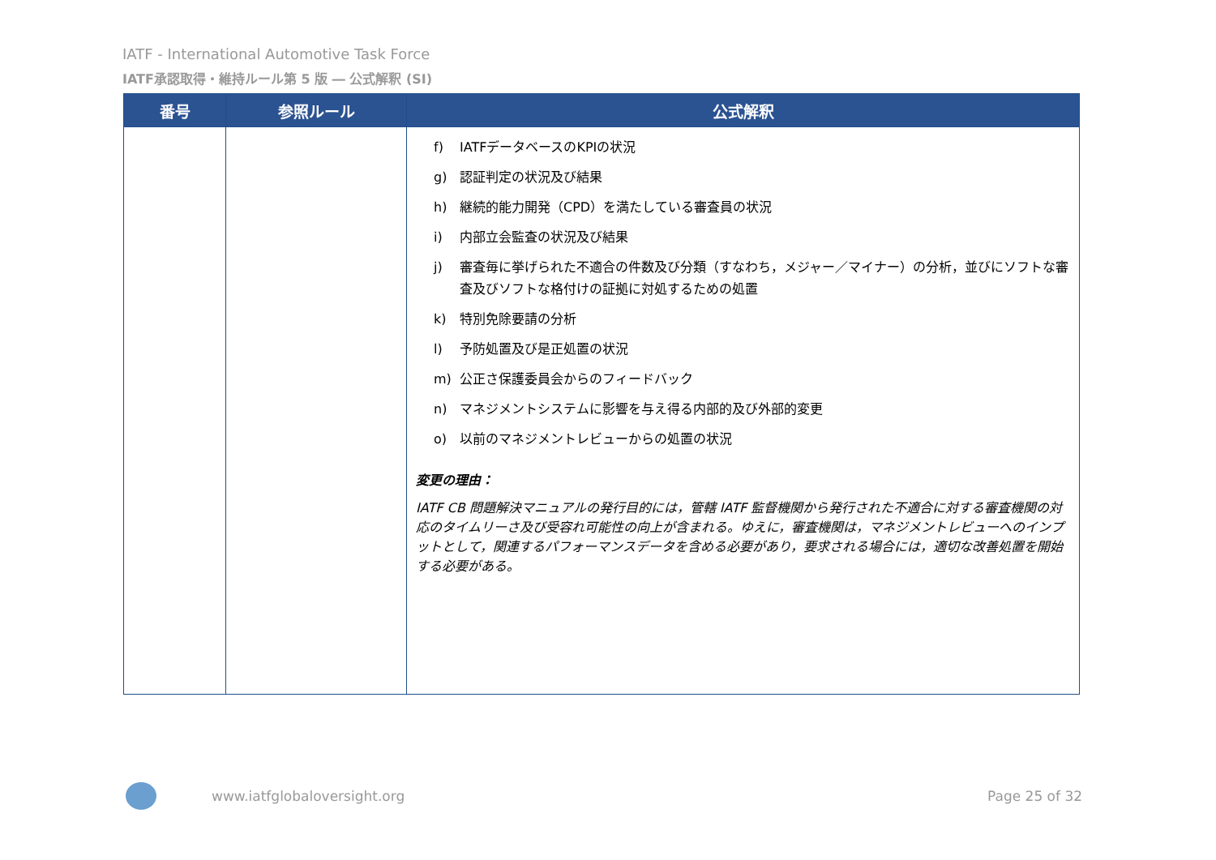IATF - International Automotive Task Force
IATF承認取得・維持ルール第 5 版 ― 公式解釈 (SI)
| 番号 | 参照ルール | 公式解釈 |
| --- | --- | --- |
| | | f) IATFデータベースのKPIの状況 g) 認証判定の状況及び結果 h) 継続的能力開発（CPD）を満たしている審査員の状況 i) 内部立会監査の状況及び結果 j) 審査毎に挙げられた不適合の件数及び分類（すなわち，メジャー／マイナー）の分析，並びにソフトな審査及びソフトな格付けの証拠に対処するための処置 k) 特別免除要請の分析 l) 予防処置及び是正処置の状況 m) 公正さ保護委員会からのフィードバック n) マネジメントシステムに影響を与え得る内部的及び外部的変更 o) 以前のマネジメントレビューからの処置の状況 変更の理由： IATF CB 問題解決マニュアルの発行目的には，管轄 IATF 監督機関から発行された不適合に対する審査機関の対応のタイムリーさ及び受容れ可能性の向上が含まれる。ゆえに，審査機関は，マネジメントレビューへのインプットとして，関連するパフォーマンスデータを含める必要があり，要求される場合には，適切な改善処置を開始する必要がある。 |
www.iatfglobaloversight.org Page 25 of 32